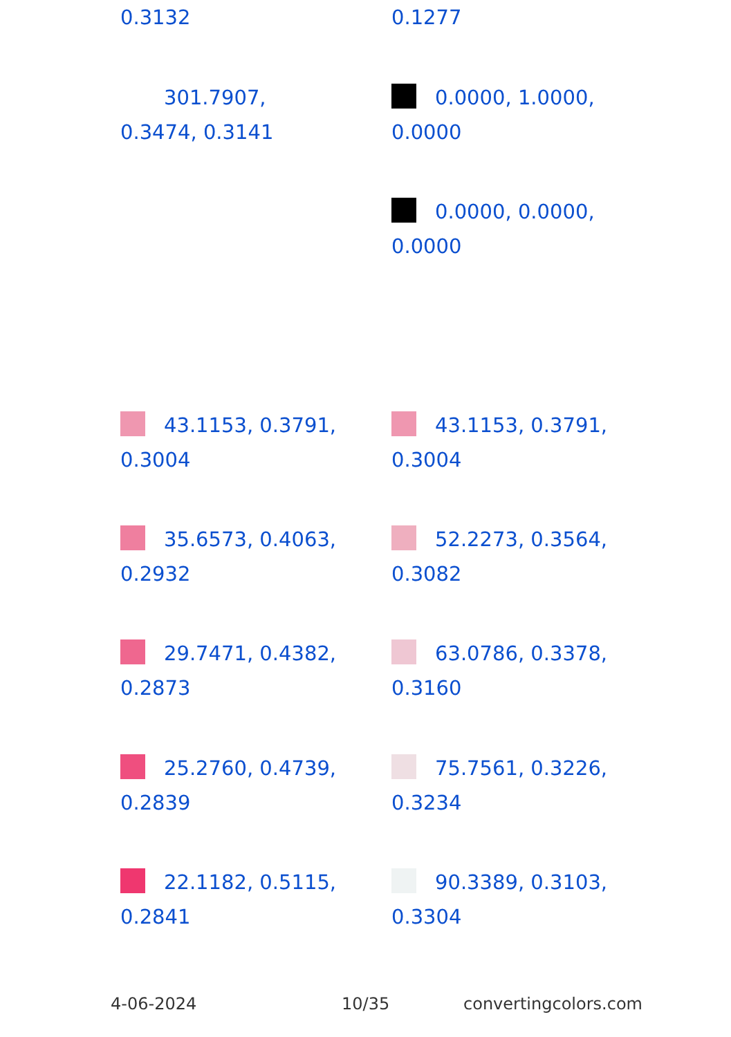0.3132 0.1277
301.7907, 0.3474, 0.3141
0.0000, 1.0000, 0.0000
0.0000, 0.0000, 0.0000
43.1153, 0.3791, 0.3004
43.1153, 0.3791, 0.3004
35.6573, 0.4063, 0.2932
52.2273, 0.3564, 0.3082
29.7471, 0.4382, 0.2873
63.0786, 0.3378, 0.3160
25.2760, 0.4739, 0.2839
75.7561, 0.3226, 0.3234
22.1182, 0.5115, 0.2841
90.3389, 0.3103, 0.3304
4-06-2024 10/35 convertingcolors.com